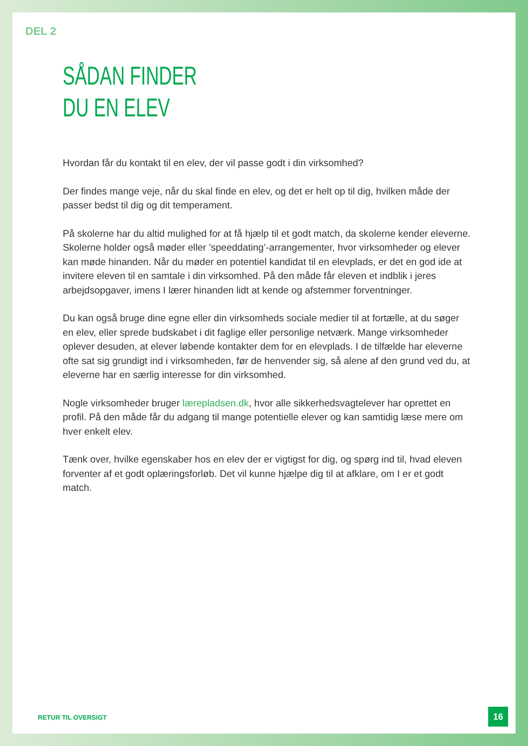DEL 2
SÅDAN FINDER
DU EN ELEV
Hvordan får du kontakt til en elev, der vil passe godt i din virksomhed?
Der findes mange veje, når du skal finde en elev, og det er helt op til dig, hvilken måde der passer bedst til dig og dit temperament.
På skolerne har du altid mulighed for at få hjælp til et godt match, da skolerne kender eleverne. Skolerne holder også møder eller ’speeddating’-arrangementer, hvor virksomheder og elever kan møde hinanden. Når du møder en potentiel kandidat til en elevplads, er det en god ide at invitere eleven til en samtale i din virksomhed. På den måde får eleven et indblik i jeres arbejdsopgaver, imens I lærer hinanden lidt at kende og afstemmer forventninger.
Du kan også bruge dine egne eller din virksomheds sociale medier til at fortælle, at du søger en elev, eller sprede budskabet i dit faglige eller personlige netværk. Mange virksomheder oplever desuden, at elever løbende kontakter dem for en elevplads. I de tilfælde har eleverne ofte sat sig grundigt ind i virksomheden, før de henvender sig, så alene af den grund ved du, at eleverne har en særlig interesse for din virksomhed.
Nogle virksomheder bruger lærepladsen.dk, hvor alle sikkerhedsvagtelever har oprettet en profil. På den måde får du adgang til mange potentielle elever og kan samtidig læse mere om hver enkelt elev.
Tænk over, hvilke egenskaber hos en elev der er vigtigst for dig, og spørg ind til, hvad eleven forventer af et godt oplæringsforløb. Det vil kunne hjælpe dig til at afklare, om I er et godt match.
RETUR TIL OVERSIGT
16